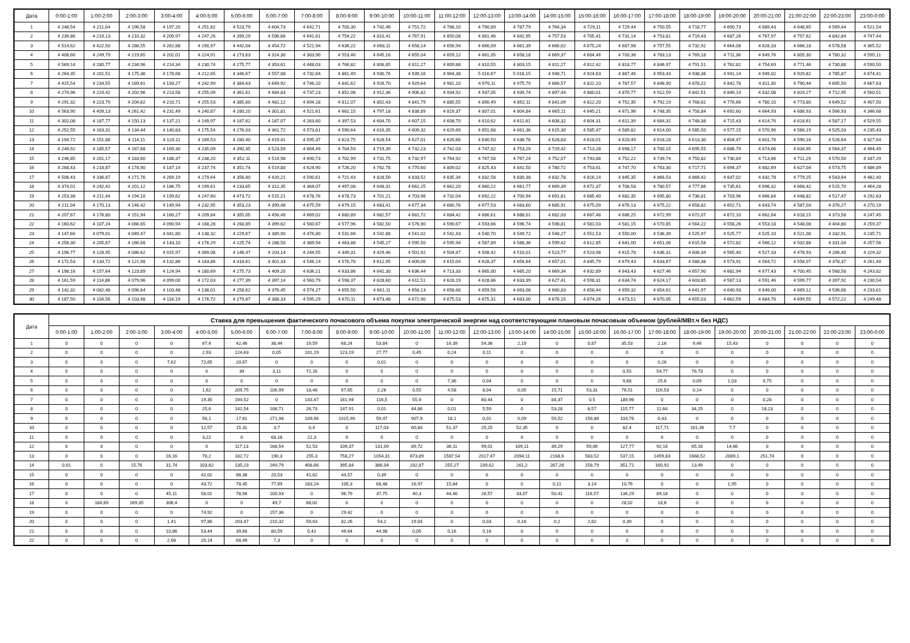| Дата | 0:00-1:00 | 1:00-2:00 | 2:00-3:00 | 3:00-4:00 | 4:00-5:00 | 5:00-6:00 | 6:00-7:00 | 7:00-8:00 | 8:00-9:00 | 9:00-10:00 | 10:00-11:00 | 11:00-12:00 | 12:00-13:00 | 13:00-14:00 | 14:00-15:00 | 15:00-16:00 | 16:00-17:00 | 17:00-18:00 | 18:00-19:00 | 19:00-20:00 | 20:00-21:00 | 21:00-22:00 | 22:00-23:00 | 23:00-0:00 |
| --- | --- | --- | --- | --- | --- | --- | --- | --- | --- | --- | --- | --- | --- | --- | --- | --- | --- | --- | --- | --- | --- | --- | --- | --- |
| 1 | 4 248,54 | 4 211,04 | 4 196,58 | 4 197,20 | 4 251,82 | 4 523,79 | 4 604,73 | 4 642,71 | 4 700,30 | 4 742,46 | 4 751,72 | 4 788,10 | 4 790,89 | 4 787,79 | 4 764,34 | 4 729,11 | 4 729,44 | 4 750,55 | 4 718,77 | 4 690,73 | 4 689,43 | 4 648,65 | 4 569,44 | 4 521,54 |
| 2 | 4 239,86 | 4 219,13 | 4 210,32 | 4 209,97 | 4 247,26 | 4 399,29 | 4 596,66 | 4 641,61 | 4 754,22 | 4 810,41 | 4 767,91 | 4 850,08 | 4 861,46 | 4 842,95 | 4 757,53 | 4 705,41 | 4 731,14 | 4 753,81 | 4 719,43 | 4 687,26 | 4 767,97 | 4 757,62 | 4 842,84 | 4 747,44 |
| 3 | 4 514,62 | 4 422,50 | 4 288,55 | 4 262,88 | 4 290,97 | 4 442,04 | 4 454,72 | 4 521,94 | 4 636,22 | 4 668,11 | 4 658,14 | 4 656,94 | 4 666,09 | 4 661,39 | 4 666,02 | 4 675,24 | 4 687,98 | 4 757,55 | 4 732,92 | 4 664,08 | 4 628,33 | 4 666,18 | 4 578,58 | 4 365,52 |
| 4 | 4 408,66 | 4 249,79 | 4 219,65 | 4 202,01 | 4 224,91 | 4 273,63 | 4 314,30 | 4 383,90 | 4 553,46 | 4 645,16 | 4 655,04 | 4 659,12 | 4 661,05 | 4 658,18 | 4 669,37 | 4 684,46 | 4 700,36 | 4 783,13 | 4 769,18 | 4 711,36 | 4 649,76 | 4 805,30 | 4 780,32 | 4 595,11 |
| 5 | 4 569,14 | 4 280,77 | 4 234,96 | 4 214,34 | 4 230,74 | 4 275,77 | 4 353,61 | 4 448,03 | 4 766,82 | 4 806,85 | 4 811,27 | 4 809,88 | 4 810,55 | 4 803,15 | 4 811,27 | 4 812,42 | 4 818,77 | 4 846,97 | 4 791,51 | 4 762,82 | 4 754,69 | 4 771,46 | 4 730,88 | 4 590,50 |
| 6 | 4 264,35 | 4 201,51 | 4 175,36 | 4 178,68 | 4 212,65 | 4 346,67 | 4 557,88 | 4 732,64 | 4 861,49 | 4 930,76 | 4 939,16 | 4 964,38 | 5 016,67 | 5 016,15 | 4 948,71 | 4 924,63 | 4 887,46 | 4 953,43 | 4 938,36 | 4 941,14 | 4 949,02 | 4 929,82 | 4 785,87 | 4 674,41 |
| 7 | 4 415,54 | 4 234,55 | 4 189,61 | 4 193,27 | 4 242,99 | 4 384,63 | 4 649,92 | 4 746,10 | 4 841,62 | 4 926,70 | 4 929,64 | 4 981,10 | 4 976,11 | 4 975,79 | 4 866,57 | 4 822,10 | 4 787,57 | 4 846,90 | 4 878,22 | 4 842,78 | 4 811,30 | 4 790,44 | 4 695,50 | 4 667,63 |
| 8 | 4 274,96 | 4 224,42 | 4 202,96 | 4 213,58 | 4 255,09 | 4 361,61 | 4 484,83 | 4 737,23 | 4 852,08 | 4 912,36 | 4 906,82 | 4 934,92 | 4 937,05 | 4 939,74 | 4 897,44 | 4 880,01 | 4 870,77 | 4 912,59 | 4 842,51 | 4 846,14 | 4 832,08 | 4 824,27 | 4 712,95 | 4 560,51 |
| 9 | 4 291,32 | 4 223,79 | 4 204,62 | 4 210,71 | 4 255,53 | 4 385,60 | 4 481,12 | 4 694,18 | 4 812,07 | 4 852,43 | 4 841,79 | 4 885,55 | 4 890,49 | 4 892,11 | 4 841,09 | 4 812,20 | 4 752,35 | 4 792,19 | 4 768,62 | 4 776,66 | 4 780,10 | 4 773,80 | 4 649,52 | 4 407,50 |
| 10 | 4 563,90 | 4 409,13 | 4 261,42 | 4 231,49 | 4 240,87 | 4 280,20 | 4 301,81 | 4 521,61 | 4 662,15 | 4 797,18 | 4 838,89 | 4 819,37 | 4 807,01 | 4 804,84 | 4 665,11 | 4 645,21 | 4 671,96 | 4 748,35 | 4 758,84 | 4 692,60 | 4 664,93 | 4 686,93 | 4 566,93 | 4 346,68 |
| 11 | 4 302,08 | 4 187,77 | 4 150,13 | 4 137,21 | 4 149,97 | 4 187,62 | 4 187,07 | 4 263,60 | 4 397,53 | 4 604,70 | 4 607,15 | 4 608,70 | 4 610,62 | 4 611,61 | 4 608,32 | 4 604,31 | 4 611,39 | 4 684,31 | 4 748,38 | 4 715,43 | 4 614,76 | 4 618,61 | 4 587,17 | 4 529,55 |
| 12 | 4 252,55 | 4 163,31 | 4 134,44 | 4 140,83 | 4 175,54 | 4 276,03 | 4 361,72 | 4 573,61 | 4 590,64 | 4 616,35 | 4 609,32 | 4 629,69 | 4 651,68 | 4 661,36 | 4 615,30 | 4 585,47 | 4 589,82 | 4 614,00 | 4 585,50 | 4 577,15 | 4 570,96 | 4 566,19 | 4 525,03 | 4 235,43 |
| 13 | 4 194,72 | 4 151,88 | 4 114,11 | 4 120,11 | 4 189,53 | 4 280,40 | 4 419,41 | 4 595,37 | 4 623,75 | 4 628,54 | 4 627,01 | 4 626,66 | 4 630,50 | 4 636,76 | 4 628,83 | 4 618,01 | 4 620,49 | 4 618,28 | 4 613,30 | 4 604,47 | 4 601,76 | 4 590,16 | 4 528,64 | 4 327,64 |
| 14 | 4 249,92 | 4 185,57 | 4 167,68 | 4 169,30 | 4 235,09 | 4 390,35 | 4 523,59 | 4 664,49 | 4 704,59 | 4 719,39 | 4 732,23 | 4 742,03 | 4 747,02 | 4 753,29 | 4 729,42 | 4 713,28 | 4 698,17 | 4 700,15 | 4 695,55 | 4 686,79 | 4 674,66 | 4 634,95 | 4 564,37 | 4 494,49 |
| 15 | 4 246,85 | 4 201,17 | 4 183,60 | 4 188,37 | 4 238,20 | 4 352,11 | 4 514,98 | 4 690,73 | 4 702,99 | 4 731,75 | 4 732,97 | 4 764,92 | 4 767,58 | 4 767,24 | 4 752,07 | 4 743,88 | 4 752,22 | 4 739,74 | 4 750,82 | 4 730,84 | 4 713,86 | 4 711,29 | 4 570,50 | 4 337,29 |
| 16 | 4 268,43 | 4 218,87 | 4 178,90 | 4 187,14 | 4 237,74 | 4 351,74 | 4 519,80 | 4 624,90 | 4 726,20 | 4 762,78 | 4 770,60 | 4 809,02 | 4 825,43 | 4 841,50 | 4 780,72 | 4 753,41 | 4 747,70 | 4 763,30 | 4 717,71 | 4 694,37 | 4 682,69 | 4 627,04 | 4 573,75 | 4 486,89 |
| 17 | 4 506,43 | 4 336,87 | 4 271,76 | 4 269,19 | 4 279,64 | 4 356,80 | 4 420,21 | 4 590,61 | 4 721,43 | 4 828,56 | 4 833,52 | 4 835,34 | 4 832,58 | 4 830,38 | 4 832,78 | 4 816,14 | 4 845,35 | 4 866,53 | 4 866,42 | 4 837,02 | 4 832,78 | 4 779,25 | 4 543,64 | 4 482,40 |
| 18 | 4 374,01 | 4 242,42 | 4 201,12 | 4 186,75 | 4 199,61 | 4 233,65 | 4 312,35 | 4 364,07 | 4 497,08 | 4 648,31 | 4 662,25 | 4 662,20 | 4 660,22 | 4 661,77 | 4 669,39 | 4 672,37 | 4 708,58 | 4 780,57 | 4 777,86 | 4 735,61 | 4 696,32 | 4 668,42 | 4 515,70 | 4 464,28 |
| 19 | 4 253,38 | 4 211,44 | 4 194,10 | 4 199,62 | 4 247,60 | 4 473,72 | 4 515,21 | 4 678,76 | 4 678,73 | 4 701,21 | 4 703,96 | 4 732,04 | 4 692,22 | 4 700,94 | 4 691,81 | 4 685,40 | 4 682,35 | 4 695,80 | 4 736,81 | 4 703,96 | 4 666,84 | 4 648,82 | 4 517,47 | 4 292,63 |
| 20 | 4 211,04 | 4 170,13 | 4 146,42 | 4 149,94 | 4 232,95 | 4 353,23 | 4 399,48 | 4 675,59 | 4 679,15 | 4 683,41 | 4 677,34 | 4 680,76 | 4 677,53 | 4 683,60 | 4 685,91 | 4 675,09 | 4 676,13 | 4 675,22 | 4 658,82 | 4 652,71 | 4 643,74 | 4 587,03 | 4 376,27 | 4 270,19 |
| 21 | 4 207,67 | 4 176,80 | 4 151,94 | 4 160,27 | 4 209,84 | 4 355,05 | 4 456,49 | 4 669,02 | 4 680,89 | 4 682,57 | 4 681,72 | 4 684,42 | 4 686,61 | 4 688,01 | 4 682,03 | 4 687,48 | 4 686,25 | 4 672,99 | 4 672,07 | 4 672,10 | 4 662,64 | 4 618,15 | 4 373,58 | 4 247,45 |
| 22 | 4 160,62 | 4 107,24 | 4 066,65 | 4 090,94 | 4 168,28 | 4 268,89 | 4 399,62 | 4 560,67 | 4 577,96 | 4 582,50 | 4 576,90 | 4 590,67 | 4 593,66 | 4 596,74 | 4 598,81 | 4 581,03 | 4 581,15 | 4 570,85 | 4 564,22 | 4 558,26 | 4 553,18 | 4 548,08 | 4 404,80 | 4 259,37 |
| 23 | 4 147,66 | 4 079,01 | 4 049,47 | 4 041,80 | 4 138,32 | 4 229,67 | 4 389,90 | 4 476,80 | 4 531,66 | 4 542,88 | 4 541,02 | 4 542,43 | 4 540,70 | 4 549,72 | 4 548,27 | 4 551,53 | 4 550,00 | 4 536,39 | 4 525,97 | 4 525,77 | 4 525,10 | 4 521,08 | 4 332,91 | 4 235,71 |
| 24 | 4 258,30 | 4 205,87 | 4 166,68 | 4 143,10 | 4 176,29 | 4 225,74 | 4 288,50 | 4 389,94 | 4 463,88 | 4 545,27 | 4 595,50 | 4 595,94 | 4 587,89 | 4 588,36 | 4 599,42 | 4 612,85 | 4 641,00 | 4 651,06 | 4 615,58 | 4 572,82 | 4 566,12 | 4 502,88 | 4 331,04 | 4 257,56 |
| 25 | 4 196,77 | 4 128,95 | 4 086,62 | 4 015,97 | 4 069,08 | 4 146,47 | 4 203,14 | 4 244,55 | 4 349,31 | 4 429,46 | 4 501,92 | 4 504,87 | 4 508,42 | 4 510,01 | 4 523,77 | 4 523,98 | 4 615,78 | 4 636,31 | 4 606,34 | 4 565,40 | 4 527,33 | 4 478,93 | 4 286,40 | 4 229,32 |
| 26 | 4 172,53 | 4 134,72 | 4 121,98 | 4 132,86 | 4 183,86 | 4 318,61 | 4 401,33 | 4 546,14 | 4 576,78 | 4 612,95 | 4 609,06 | 4 615,04 | 4 628,37 | 4 656,64 | 4 657,01 | 4 645,79 | 4 679,43 | 4 633,67 | 4 588,38 | 4 573,91 | 4 564,72 | 4 558,07 | 4 378,37 | 4 261,40 |
| 27 | 4 198,16 | 4 157,64 | 4 123,89 | 4 124,94 | 4 180,69 | 4 275,73 | 4 409,20 | 4 636,21 | 4 633,86 | 4 641,30 | 4 636,44 | 4 713,33 | 4 665,00 | 4 665,20 | 4 669,34 | 4 632,89 | 4 643,43 | 4 627,46 | 4 657,90 | 4 681,94 | 4 677,43 | 4 700,45 | 4 568,58 | 4 243,82 |
| 28 | 4 161,59 | 4 114,86 | 4 079,96 | 4 099,00 | 4 172,03 | 4 277,39 | 4 397,14 | 4 560,79 | 4 598,37 | 4 628,60 | 4 611,51 | 4 628,19 | 4 628,86 | 4 633,39 | 4 627,41 | 4 598,31 | 4 634,74 | 4 624,17 | 4 603,85 | 4 587,13 | 4 591,46 | 4 599,77 | 4 397,92 | 4 230,54 |
| 29 | 4 142,32 | 4 082,48 | 4 096,64 | 4 103,48 | 4 138,01 | 4 258,62 | 4 376,45 | 4 574,27 | 4 655,50 | 4 661,11 | 4 658,13 | 4 658,68 | 4 659,56 | 4 663,08 | 4 660,83 | 4 658,44 | 4 659,32 | 4 654,61 | 4 641,97 | 4 640,93 | 4 649,00 | 4 669,12 | 4 536,66 | 4 233,61 |
| 30 | 4 187,50 | 4 104,56 | 4 103,98 | 4 116,19 | 4 176,72 | 4 279,87 | 4 388,33 | 4 595,29 | 4 670,11 | 4 673,48 | 4 672,90 | 4 675,53 | 4 675,31 | 4 683,00 | 4 676,15 | 4 674,26 | 4 673,51 | 4 670,05 | 4 655,03 | 4 662,59 | 4 684,76 | 4 699,55 | 4 572,22 | 4 249,48 |
| Дата | Ставка для превышения фактического почасового объема покупки электрической энергии над соответствующим плановым почасовым объемом (рублей/МВт.ч без НДС) | | | | | | | | | | | | | | | | | | | | | | | |
| --- | --- | --- | --- | --- | --- | --- | --- | --- | --- | --- | --- | --- | --- | --- | --- | --- | --- | --- | --- | --- | --- | --- | --- | --- |
| | 0:00-1:00 | 1:00-2:00 | 2:00-3:00 | 3:00-4:00 | 4:00-5:00 | 5:00-6:00 | 6:00-7:00 | 7:00-8:00 | 8:00-9:00 | 9:00-10:00 | 10:00-11:00 | 11:00-12:00 | 12:00-13:00 | 13:00-14:00 | 14:00-15:00 | 15:00-16:00 | 16:00-17:00 | 17:00-18:00 | 18:00-19:00 | 19:00-20:00 | 20:00-21:00 | 21:00-22:00 | 22:00-23:00 | 23:00-0:00 |
| 1 | 0 | 0 | 0 | 0 | 67,4 | 42,46 | 38,44 | 19,59 | 68,24 | 53,84 | 0 | 16,39 | 54,36 | 2,19 | 0 | 0,87 | 35,53 | 2,16 | 9,46 | 15,43 | 0 | 0 | 0 | 0 |
| 2 | 0 | 0 | 0 | 0 | 2,93 | 124,63 | 0,05 | 101,19 | 123,19 | 27,77 | 0,45 | 0,24 | 0,11 | 0 | 0 | 0 | 0 | 0 | 0 | 0 | 0 | 0 | 0 | 0 |
| 3 | 0 | 0 | 0 | 7,62 | 72,65 | 20,67 | 0 | 0 | 0 | 0,01 | 0 | 0 | 0 | 0 | 0 | 0 | 0 | 0,26 | 0 | 0 | 0 | 0 | 0 | 0 |
| 4 | 0 | 0 | 0 | 0 | 0 | 39 | 3,11 | 72,16 | 0 | 0 | 0 | 0 | 0 | 0 | 0 | 0 | 0,55 | 54,77 | 76,73 | 0 | 0 | 0 | 0 | 0 |
| 5 | 0 | 0 | 0 | 0 | 0 | 0 | 0 | 0 | 0 | 0 | 0 | 7,36 | 0,04 | 0 | 0 | 0 | 9,68 | 25,6 | 0,09 | 1,03 | 0,75 | 0 | 0 | 0 |
| 6 | 0 | 0 | 0 | 0 | 1,62 | 209,75 | 106,99 | 18,48 | 67,65 | 2,26 | 0,55 | 4,58 | 8,04 | 0,05 | 15,71 | 53,31 | 76,51 | 116,53 | 0,14 | 0 | 0 | 0 | 0 | 0 |
| 7 | 0 | 0 | 0 | 0 | 19,35 | 194,52 | 0 | 143,47 | 161,94 | 116,5 | 55,9 | 0 | 60,44 | 0 | 84,37 | 0,5 | 189,96 | 0 | 0 | 0 | 0,28 | 0 | 0 | 0 |
| 8 | 0 | 0 | 0 | 0 | 25,6 | 142,54 | 106,71 | 26,73 | 147,91 | 0,01 | 44,86 | 0,01 | 5,59 | 0 | 53,28 | 8,57 | 115,77 | 11,64 | 34,25 | 0 | 18,23 | 0 | 0 | 0 |
| 9 | 0 | 0 | 0 | 0 | 56,1 | 17,61 | 271,98 | 109,46 | 1015,99 | 59,47 | 907,9 | 18,1 | 0,01 | 0,09 | 59,52 | 158,86 | 104,76 | 0,43 | 0 | 0 | 0 | 0 | 0 | 0 |
| 10 | 0 | 0 | 0 | 0 | 12,57 | 15,31 | 3,7 | 0,4 | 0 | 117,03 | 60,84 | 51,37 | 25,25 | 52,35 | 0 | 0 | 82,4 | 117,71 | 101,36 | 7,7 | 0 | 0 | 0 | 0 |
| 11 | 0 | 0 | 0 | 0 | 3,22 | 0 | 68,18 | 22,3 | 0 | 0 | 0 | 0 | 0 | 0 | 0 | 0 | 0 | 0 | 0 | 0 | 0 | 0 | 0 | 0 |
| 12 | 0 | 0 | 0 | 0 | 0 | 117,13 | 168,54 | 52,53 | 109,37 | 131,09 | 89,72 | 36,11 | 99,01 | 109,11 | 39,29 | 59,06 | 127,77 | 92,16 | 65,16 | 14,66 | 0 | 0 | 0 | 0 |
| 13 | 0 | 0 | 0 | 16,16 | 78,2 | 182,72 | 190,3 | 255,3 | 758,27 | 1054,31 | 673,89 | 1587,54 | 2017,47 | 2094,11 | 2168,6 | 583,52 | 537,15 | 1459,83 | 1668,52 | 2089,1 | 251,74 | 0 | 0 | 0 |
| 14 | 0,01 | 0 | 15,76 | 31,74 | 103,82 | 135,23 | 249,79 | 408,66 | 395,84 | 386,04 | 232,87 | 255,27 | 239,62 | 261,2 | 267,28 | 158,79 | 351,71 | 160,92 | 13,49 | 0 | 0 | 0 | 0 | 0 |
| 15 | 0 | 0 | 0 | 0 | 42,02 | 86,38 | 20,53 | 41,62 | 44,57 | 0,39 | 0 | 0 | 0 | 0 | 0 | 0 | 0 | 0 | 0 | 0 | 0 | 0 | 0 | 0 |
| 16 | 0 | 0 | 0 | 0 | 43,72 | 78,45 | 77,69 | 183,24 | 105,3 | 68,48 | 16,97 | 15,84 | 0 | 0 | 0,11 | 3,14 | 10,76 | 0 | 0 | 1,95 | 0 | 0 | 0 | 0 |
| 17 | 0 | 0 | 0 | 45,11 | 58,01 | 78,96 | 100,93 | 0 | 96,79 | 37,75 | 40,3 | 44,46 | 26,57 | 33,07 | 50,41 | 116,57 | 136,29 | 89,18 | 0 | 0 | 0 | 0 | 0 | 0 |
| 18 | 0 | 184,69 | 169,35 | 306,4 | 0 | 0 | 49,7 | 68,02 | 0 | 0 | 0 | 0 | 0 | 0 | 0 | 0 | 28,02 | 18,6 | 0 | 0 | 0 | 0 | 0 | 0 |
| 19 | 0 | 0 | 0 | 0 | 74,92 | 0 | 157,36 | 0 | 29,42 | 0 | 0 | 0 | 0 | 0 | 0 | 0 | 0 | 0 | 0 | 0 | 0 | 0 | 0 | 0 |
| 20 | 0 | 0 | 0 | 1,41 | 97,86 | 203,47 | 210,32 | 59,63 | 82,26 | 54,2 | 19,04 | 0 | 0,03 | 0,16 | 0,2 | 2,82 | 0,39 | 0 | 0 | 0 | 0 | 0 | 0 | 0 |
| 21 | 0 | 0 | 0 | 10,86 | 53,44 | 39,68 | 80,59 | 0,42 | 49,64 | 44,98 | 0,05 | 0,16 | 0,16 | 0 | 0 | 0 | 0 | 0 | 0 | 0 | 0 | 0 | 0 | 0 |
| 22 | 0 | 0 | 0 | 2,66 | 20,14 | 68,49 | 7,3 | 0 | 0 | 0 | 0 | 0 | 0 | 0 | 0 | 0 | 0 | 0 | 0 | 0 | 0 | 0 | 0 | 0 |